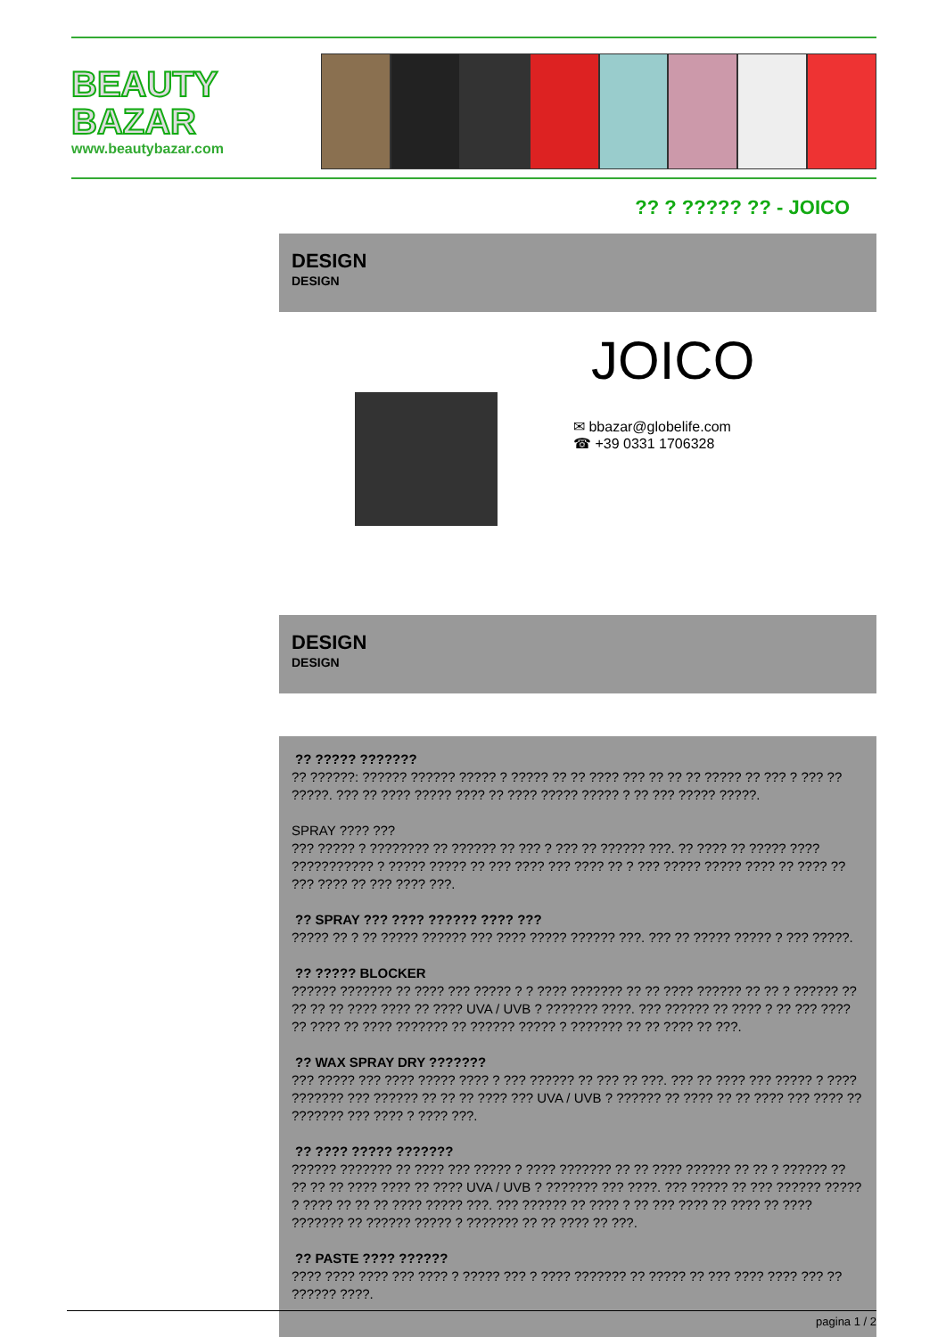BEAUTY BAZAR
www.beautybazar.com
?? ? ????? ?? - JOICO
DESIGN
DESIGN
JOICO
✉ bbazar@globelife.com
☎ +39 0331 1706328
DESIGN
DESIGN
?? ????? ???????
?? ??????: ?????? ?????? ????? ? ????? ?? ?? ???? ??? ?? ?? ?? ????? ?? ??? ? ??? ?? ?????. ??? ?? ???? ????? ???? ?? ???? ????? ????? ? ?? ??? ????? ?????.
SPRAY ???? ???
??? ????? ? ???????? ?? ?????? ?? ??? ? ??? ?? ?????? ???. ?? ???? ?? ????? ???? ??????????? ? ????? ????? ?? ??? ???? ??? ???? ?? ? ??? ????? ????? ???? ?? ???? ?? ??? ???? ?? ??? ???? ???.
?? SPRAY ??? ???? ?????? ???? ???
????? ?? ? ?? ????? ?????? ??? ???? ????? ?????? ???. ??? ?? ????? ????? ? ??? ?????.
?? ????? BLOCKER
?????? ??????? ?? ???? ??? ????? ? ? ???? ??????? ?? ?? ???? ?????? ?? ?? ? ?????? ?? ?? ?? ?? ???? ???? ?? ???? UVA / UVB ? ??????? ????. ??? ?????? ?? ???? ? ?? ??? ???? ?? ???? ?? ???? ??????? ?? ?????? ????? ? ??????? ?? ?? ???? ?? ???.
?? WAX SPRAY DRY ???????
??? ????? ??? ???? ????? ???? ? ??? ?????? ?? ??? ?? ???. ??? ?? ???? ??? ????? ? ???? ??????? ??? ?????? ?? ?? ?? ???? ??? UVA / UVB ? ?????? ?? ???? ?? ?? ???? ??? ???? ?? ??????? ??? ???? ? ???? ???.
?? ???? ????? ???????
?????? ??????? ?? ???? ??? ????? ? ???? ??????? ?? ?? ???? ?????? ?? ?? ? ?????? ?? ?? ?? ?? ???? ???? ?? ???? UVA / UVB ? ??????? ??? ????. ??? ????? ?? ??? ?????? ????? ? ???? ?? ?? ?? ???? ????? ???. ??? ?????? ?? ???? ? ?? ??? ???? ?? ???? ?? ???? ??????? ?? ?????? ????? ? ??????? ?? ?? ???? ?? ???.
?? PASTE ???? ??????
???? ???? ???? ??? ???? ? ????? ??? ? ???? ??????? ?? ????? ?? ??? ???? ???? ??? ?? ?????? ????.
pagina 1 / 2